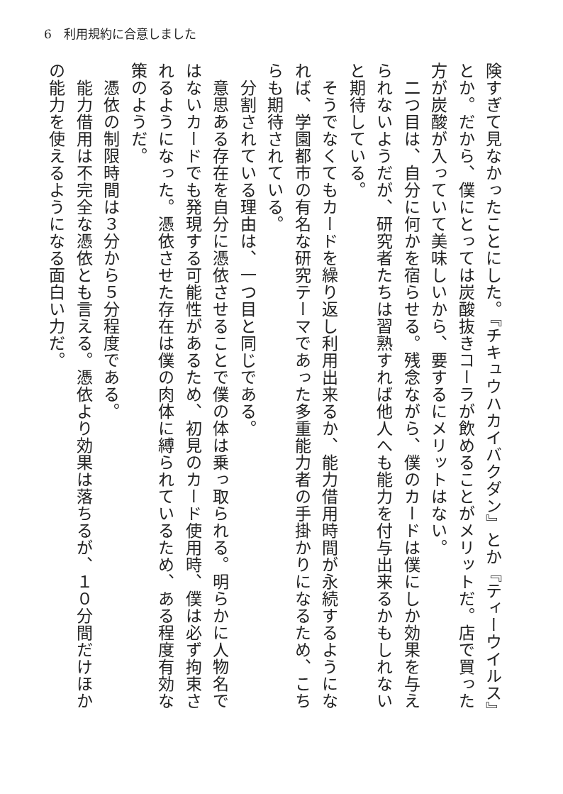6　利用規約に合意しました
険すぎて見なかったことにした。『チキュウハカイバクダン』とか『ティーウイルス』とか。だから、僕にとっては炭酸抜きコーラが飲めることがメリットだ。店で買った方が炭酸が入っていて美味しいから、要するにメリットはない。
　二つ目は、自分に何かを宿らせる。残念ながら、僕のカードは僕にしか効果を与えられないようだが、研究者たちは習熟すれば他人へも能力を付与出来るかもしれないと期待している。
　そうでなくてもカードを繰り返し利用出来るか、能力借用時間が永続するようになれば、学園都市の有名な研究テーマであった多重能力者の手掛かりになるため、こちらも期待されている。
　分割されている理由は、一つ目と同じである。
　意思ある存在を自分に憑依させることで僕の体は乗っ取られる。明らかに人物名ではないカードでも発現する可能性があるため、初見のカード使用時、僕は必ず拘束されるようになった。憑依させた存在は僕の肉体に縛られているため、ある程度有効な策のようだ。
　憑依の制限時間は３分から５分程度である。
　能力借用は不完全な憑依とも言える。憑依より効果は落ちるが、１０分間だけほかの能力を使えるようになる面白い力だ。